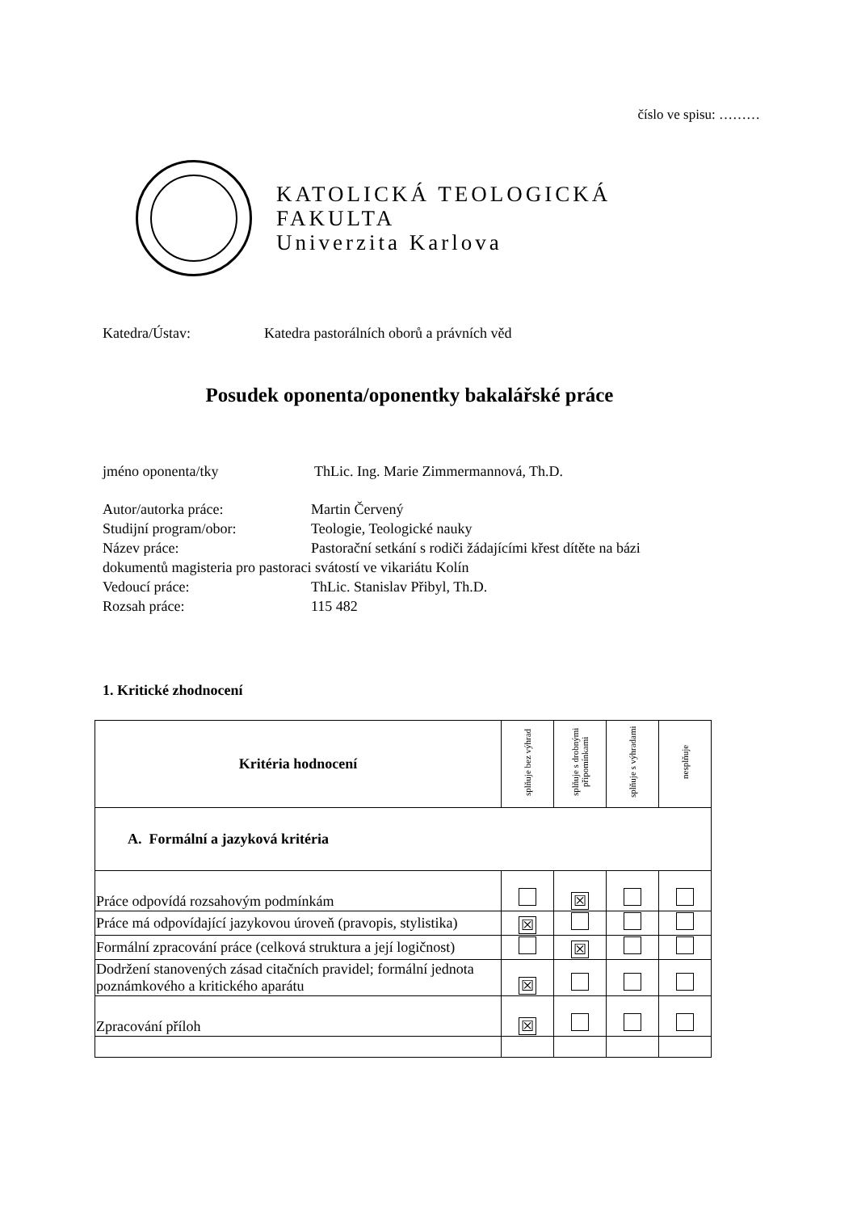číslo ve spisu: ………
KATOLICKÁ TEOLOGICKÁ
FAKULTA
Univerzita Karlova
Katedra/Ústav: Katedra pastorálních oborů a právních věd
Posudek oponenta/oponentky bakalářské práce
jméno oponenta/tky ThLic. Ing. Marie Zimmermannová, Th.D.
Autor/autorka práce: Martin Červený
Studijní program/obor: Teologie, Teologické nauky
Název práce: Pastorační setkání s rodiči žádajícími křest dítěte na bázi
dokumentů magisteria pro pastoraci svátostí ve vikariátu Kolín
Vedoucí práce: ThLic. Stanislav Přibyl, Th.D.
Rozsah práce: 115 482
1. Kritické zhodnocení
| Kritéria hodnocení | splňuje bez výhrad | splňuje s drobnými připomínkami | splňuje s výhradami | nesplňuje |
| --- | --- | --- | --- | --- |
| A. Formální a jazyková kritéria | | | | |
| Práce odpovídá rozsahovým podmínkám | | ☒ | | |
| Práce má odpovídající jazykovou úroveň (pravopis, stylistika) | ☒ | | | |
| Formální zpracování práce (celková struktura a její logičnost) | | ☒ | | |
| Dodržení stanovených zásad citačních pravidel; formální jednota poznámkového a kritického aparátu | ☒ | | | |
| Zpracování příloh | ☒ | | | |